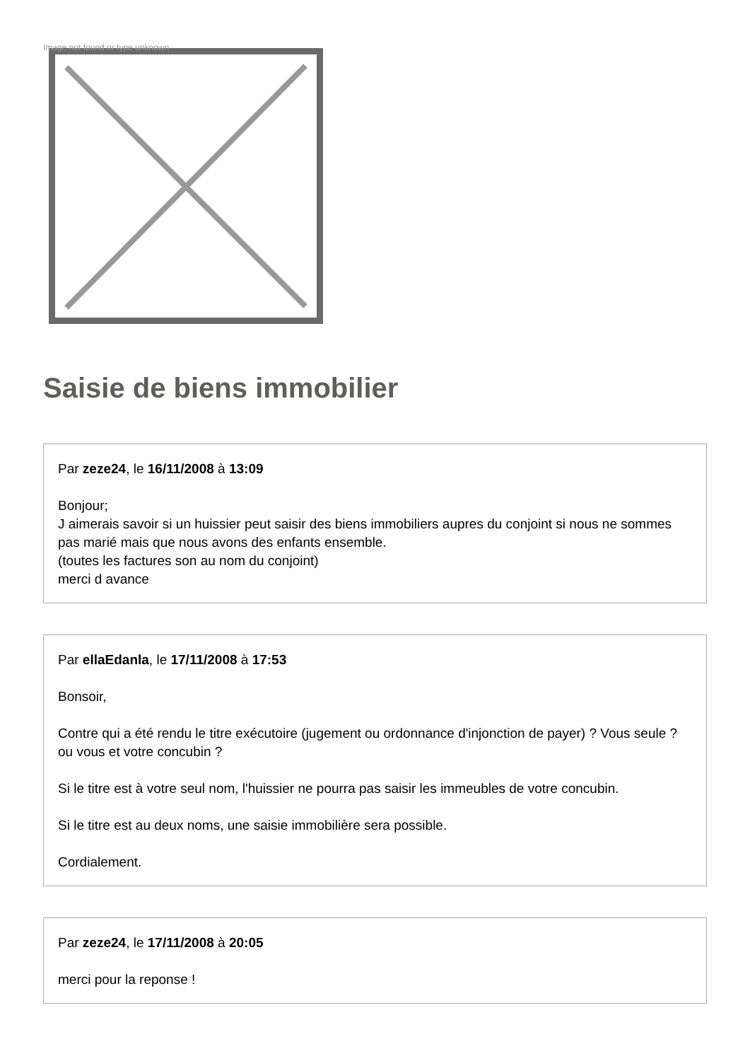Image not found or type unknown
Saisie de biens immobilier
Par zeze24, le 16/11/2008 à 13:09
Bonjour;
J aimerais savoir si un huissier peut saisir des biens immobiliers aupres du conjoint si nous ne sommes pas marié mais que nous avons des enfants ensemble.
(toutes les factures son au nom du conjoint)
merci d avance
Par ellaEdanla, le 17/11/2008 à 17:53
Bonsoir,
Contre qui a été rendu le titre exécutoire (jugement ou ordonnance d'injonction de payer) ? Vous seule ? ou vous et votre concubin ?
Si le titre est à votre seul nom, l'huissier ne pourra pas saisir les immeubles de votre concubin.
Si le titre est au deux noms, une saisie immobilière sera possible.
Cordialement.
Par zeze24, le 17/11/2008 à 20:05
merci pour la reponse !